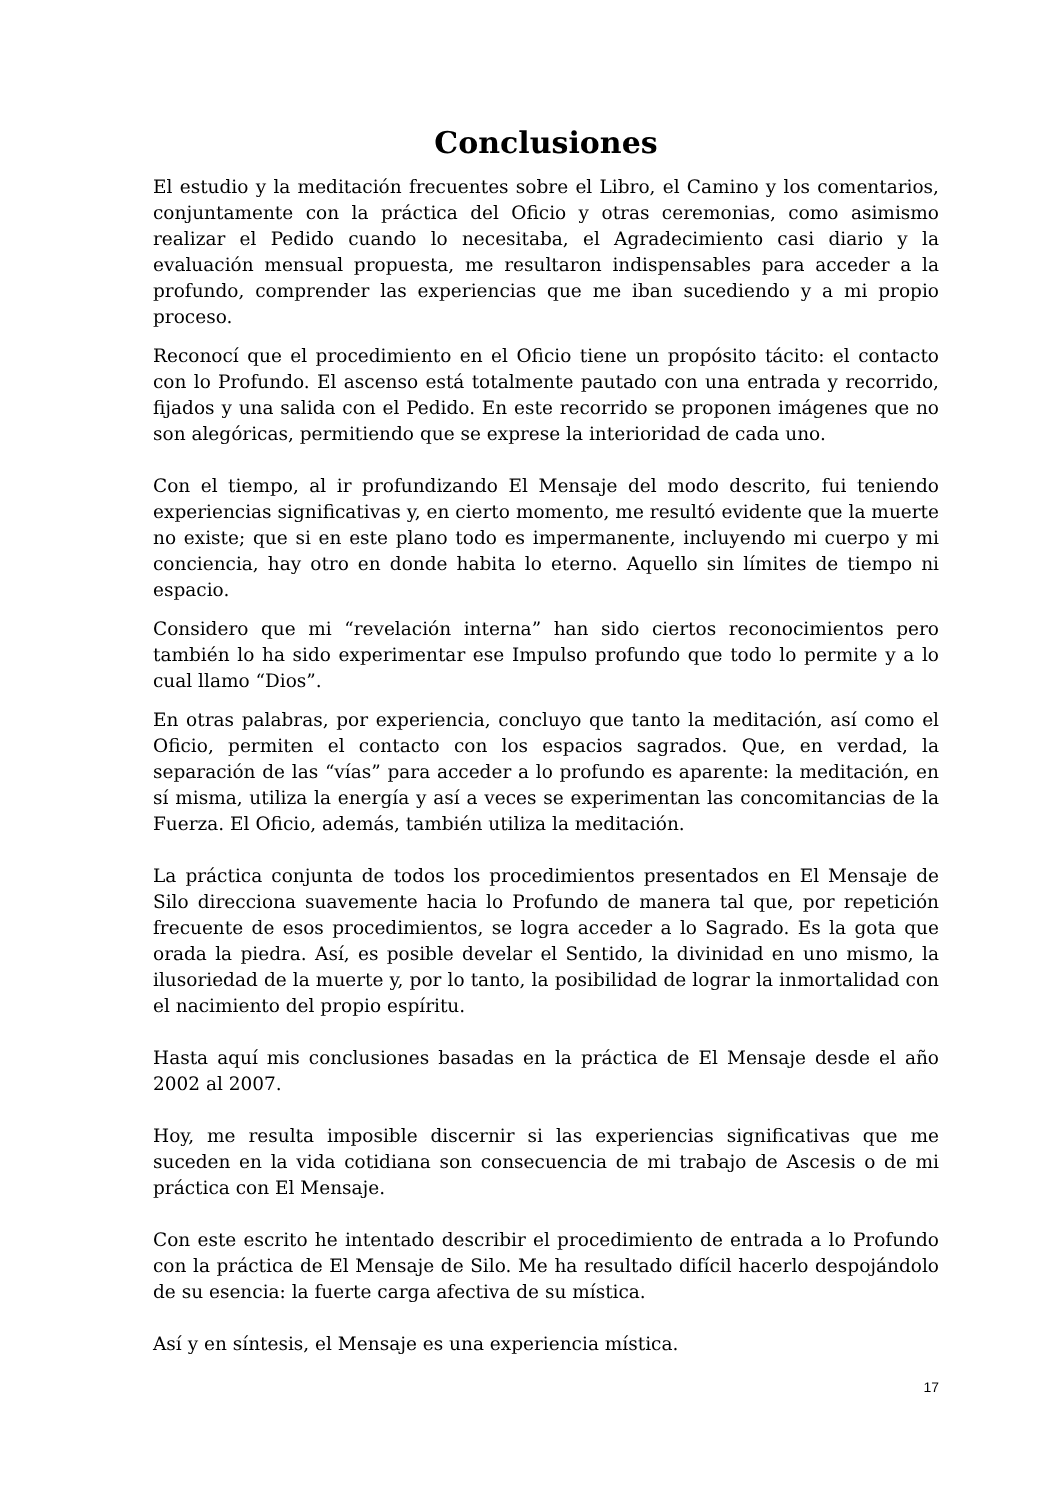Conclusiones
El estudio y la meditación frecuentes sobre el Libro, el Camino y los comentarios, conjuntamente con la práctica del Oficio y otras ceremonias, como asimismo realizar el Pedido cuando lo necesitaba, el Agradecimiento casi diario y la evaluación mensual propuesta, me resultaron indispensables para acceder a la profundo, comprender las experiencias que me iban sucediendo y a mi propio proceso.
Reconocí que el procedimiento en el Oficio tiene un propósito tácito: el contacto con lo Profundo. El ascenso está totalmente pautado con una entrada y recorrido, fijados y una salida con el Pedido. En este recorrido se proponen imágenes que no son alegóricas, permitiendo que se exprese la interioridad de cada uno.
Con el tiempo, al ir profundizando El Mensaje del modo descrito, fui teniendo experiencias significativas y, en cierto momento, me resultó evidente que la muerte no existe; que si en este plano todo es impermanente, incluyendo mi cuerpo y mi conciencia, hay otro en donde habita lo eterno. Aquello sin límites de tiempo ni espacio.
Considero que mi “revelación interna” han sido ciertos reconocimientos pero también lo ha sido experimentar ese Impulso profundo que todo lo permite y a lo cual llamo “Dios”.
En otras palabras, por experiencia, concluyo que tanto la meditación, así como el Oficio, permiten el contacto con los espacios sagrados. Que, en verdad, la separación de las “vías” para acceder a lo profundo es aparente: la meditación, en sí misma, utiliza la energía y así a veces se experimentan las concomitancias de la Fuerza. El Oficio, además, también utiliza la meditación.
La práctica conjunta de todos los procedimientos presentados en El Mensaje de Silo direcciona suavemente hacia lo Profundo de manera tal que, por repetición frecuente de esos procedimientos, se logra acceder a lo Sagrado. Es la gota que orada la piedra. Así, es posible develar el Sentido, la divinidad en uno mismo, la ilusoriedad de la muerte y, por lo tanto, la posibilidad de lograr la inmortalidad con el nacimiento del propio espíritu.
Hasta aquí mis conclusiones basadas en la práctica de El Mensaje desde el año 2002 al 2007.
Hoy, me resulta imposible discernir si las experiencias significativas que me suceden en la vida cotidiana son consecuencia de mi trabajo de Ascesis o de mi práctica con El Mensaje.
Con este escrito he intentado describir el procedimiento de entrada a lo Profundo con la práctica de El Mensaje de Silo. Me ha resultado difícil hacerlo despojándolo de su esencia: la fuerte carga afectiva de su mística.
Así y en síntesis, el Mensaje es una experiencia mística.
17